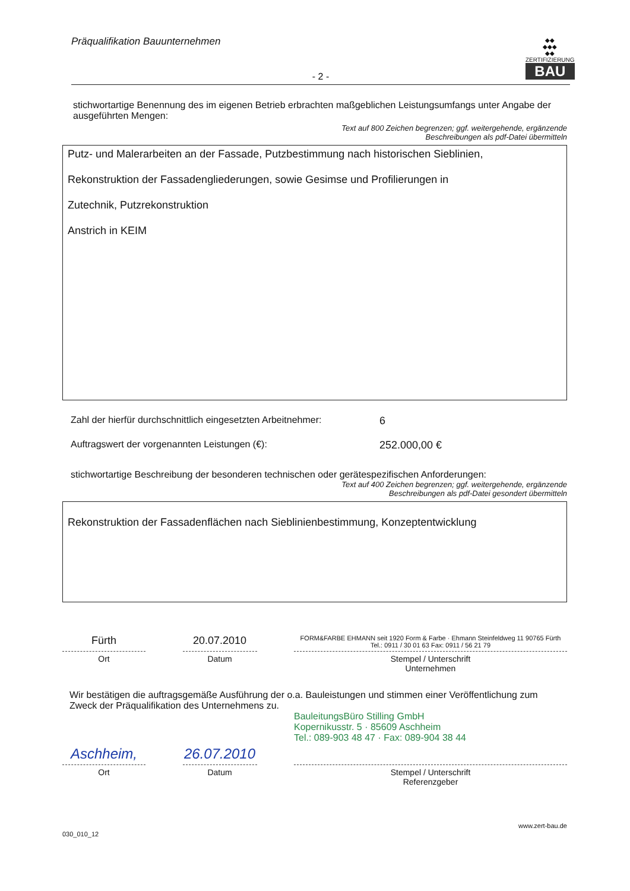Präqualifikation Bauunternehmen
- 2 -
◆◆
◆◆◆
◆◆
ZERTIFIZIERUNG
BAU
stichwortartige Benennung des im eigenen Betrieb erbrachten maßgeblichen Leistungsumfangs unter Angabe der ausgeführten Mengen:
Text auf 800 Zeichen begrenzen; ggf. weitergehende, ergänzende
Beschreibungen als pdf-Datei übermitteln
Putz- und Malerarbeiten an der Fassade, Putzbestimmung nach historischen Sieblinien,
Rekonstruktion der Fassadengliederungen, sowie Gesimse und Profilierungen in
Zutechnik, Putzrekonstruktion
Anstrich in KEIM
Zahl der hierfür durchschnittlich eingesetzten Arbeitnehmer: 6
Auftragswert der vorgenannten Leistungen (€): 252.000,00 €
stichwortartige Beschreibung der besonderen technischen oder gerätespezifischen Anforderungen:
Text auf 400 Zeichen begrenzen; ggf. weitergehende, ergänzende
Beschreibungen als pdf-Datei gesondert übermitteln
Rekonstruktion der Fassadenflächen nach Sieblinienbestimmung, Konzeptentwicklung
Fürth 20.07.2010
FORM&FARBE EHMANN seit 1920 Form & Farbe · Ehmann Steinfeldweg 11 90765 Fürth Tel.: 0911 / 30 01 63 Fax: 0911 / 56 21 79
Ort Datum Stempel / Unterschrift
Unternehmen
Wir bestätigen die auftragsgemäße Ausführung der o.a. Bauleistungen und stimmen einer Veröffentlichung zum Zweck der Präqualifikation des Unternehmens zu.
BauleitungsBüro Stilling GmbH
Kopernikusstr. 5 · 85609 Aschheim
Tel.: 089-903 48 47 · Fax: 089-904 38 44
Aschheim, 26.07.2010
Ort Datum Stempel / Unterschrift
Referenzgeber
030_010_12 www.zert-bau.de